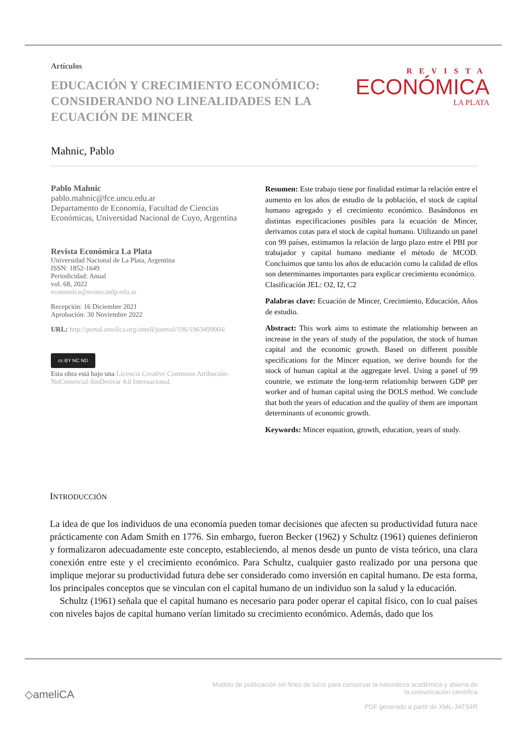Artículos
EDUCACIÓN Y CRECIMIENTO ECONÓMICO: CONSIDERANDO NO LINEALIDADES EN LA ECUACIÓN DE MINCER
Mahnic, Pablo
REVISTA
ECONÓMICA
LA PLATA
Pablo Mahnic
pablo.mahnic@fce.uncu.edu.ar
Departamento de Economía, Facultad de Ciencias Económicas, Universidad Nacional de Cuyo, Argentina
Revista Económica La Plata
Universidad Nacional de La Plata, Argentina
ISSN: 1852-1649
Periodicidad: Anual
vol. 68, 2022
economica@econo.unlp.edu.ar
Recepción: 16 Diciembre 2021
Aprobación: 30 Noviembre 2022
URL: http://portal.amelica.org/ameli/journal/196/1963499004/
cc BY NC ND
Esta obra está bajo una Licencia Creative Commons Atribución-NoComercial-SinDerivar 4.0 Internacional.
Resumen: Este trabajo tiene por finalidad estimar la relación entre el aumento en los años de estudio de la población, el stock de capital humano agregado y el crecimiento económico. Basándonos en distintas especificaciones posibles para la ecuación de Mincer, derivamos cotas para el stock de capital humano. Utilizando un panel con 99 países, estimamos la relación de largo plazo entre el PBI por trabajador y capital humano mediante el método de MCOD. Concluimos que tanto los años de educación como la calidad de ellos son determinantes importantes para explicar crecimiento económico.
Clasificación JEL: O2, I2, C2
Palabras clave: Ecuación de Mincer, Crecimiento, Educación, Años de estudio.
Abstract: This work aims to estimate the relationship between an increase in the years of study of the population, the stock of human capital and the economic growth. Based on different possible specifications for the Mincer equation, we derive bounds for the stock of human capital at the aggregate level. Using a panel of 99 countrie, we estimate the long-term relationship between GDP per worker and of human capital using the DOLS method. We conclude that both the years of education and the quality of them are important determinants of economic growth.
Keywords: Mincer equation, growth, education, years of study.
INTRODUCCIÓN
La idea de que los individuos de una economía pueden tomar decisiones que afecten su productividad futura nace prácticamente con Adam Smith en 1776. Sin embargo, fueron Becker (1962) y Schultz (1961) quienes definieron y formalizaron adecuadamente este concepto, estableciendo, al menos desde un punto de vista teórico, una clara conexión entre este y el crecimiento económico. Para Schultz, cualquier gasto realizado por una persona que implique mejorar su productividad futura debe ser considerado como inversión en capital humano. De esta forma, los principales conceptos que se vinculan con el capital humano de un individuo son la salud y la educación.
Schultz (1961) señala que el capital humano es necesario para poder operar el capital físico, con lo cual países con niveles bajos de capital humano verían limitado su crecimiento económico. Además, dado que los
◇ameliCA
Modelo de publicación sin fines de lucro para conservar la naturaleza académica y abierta de la comunicación científica
PDF generado a partir de XML-JATS4R